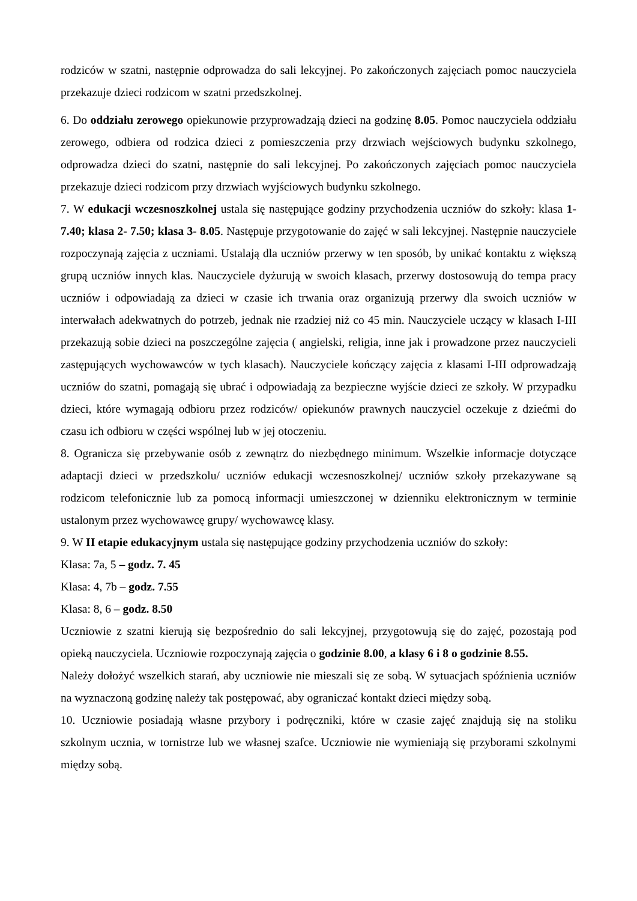rodziców w szatni, następnie odprowadza do sali lekcyjnej. Po zakończonych zajęciach pomoc nauczyciela przekazuje dzieci rodzicom w szatni przedszkolnej.
6. Do oddziału zerowego opiekunowie przyprowadzają dzieci na godzinę 8.05. Pomoc nauczyciela oddziału zerowego, odbiera od rodzica dzieci z pomieszczenia przy drzwiach wejściowych budynku szkolnego, odprowadza dzieci do szatni, następnie do sali lekcyjnej. Po zakończonych zajęciach pomoc nauczyciela przekazuje dzieci rodzicom przy drzwiach wyjściowych budynku szkolnego.
7. W edukacji wczesnoszkolnej ustala się następujące godziny przychodzenia uczniów do szkoły: klasa 1- 7.40; klasa 2- 7.50; klasa 3- 8.05. Następuje przygotowanie do zajęć w sali lekcyjnej. Następnie nauczyciele rozpoczynają zajęcia z uczniami. Ustalają dla uczniów przerwy w ten sposób, by unikać kontaktu z większą grupą uczniów innych klas. Nauczyciele dyżurują w swoich klasach, przerwy dostosowują do tempa pracy uczniów i odpowiadają za dzieci w czasie ich trwania oraz organizują przerwy dla swoich uczniów w interwałach adekwatnych do potrzeb, jednak nie rzadziej niż co 45 min. Nauczyciele uczący w klasach I-III przekazują sobie dzieci na poszczególne zajęcia ( angielski, religia, inne jak i prowadzone przez nauczycieli zastępujących wychowawców w tych klasach). Nauczyciele kończący zajęcia z klasami I-III odprowadzają uczniów do szatni, pomagają się ubrać i odpowiadają za bezpieczne wyjście dzieci ze szkoły. W przypadku dzieci, które wymagają odbioru przez rodziców/ opiekunów prawnych nauczyciel oczekuje z dziećmi do czasu ich odbioru w części wspólnej lub w jej otoczeniu.
8. Ogranicza się przebywanie osób z zewnątrz do niezbędnego minimum. Wszelkie informacje dotyczące adaptacji dzieci w przedszkolu/ uczniów edukacji wczesnoszkolnej/ uczniów szkoły przekazywane są rodzicom telefonicznie lub za pomocą informacji umieszczonej w dzienniku elektronicznym w terminie ustalonym przez wychowawcę grupy/ wychowawcę klasy.
9. W II etapie edukacyjnym ustala się następujące godziny przychodzenia uczniów do szkoły:
Klasa: 7a, 5 – godz. 7. 45
Klasa: 4, 7b – godz. 7.55
Klasa: 8, 6 – godz. 8.50
Uczniowie z szatni kierują się bezpośrednio do sali lekcyjnej, przygotowują się do zajęć, pozostają pod opieką nauczyciela. Uczniowie rozpoczynają zajęcia o godzinie 8.00, a klasy 6 i 8 o godzinie 8.55.
Należy dołożyć wszelkich starań, aby uczniowie nie mieszali się ze sobą. W sytuacjach spóźnienia uczniów na wyznaczoną godzinę należy tak postępować, aby ograniczać kontakt dzieci między sobą.
10. Uczniowie posiadają własne przybory i podręczniki, które w czasie zajęć znajdują się na stoliku szkolnym ucznia, w tornistrze lub we własnej szafce. Uczniowie nie wymieniają się przyborami szkolnymi między sobą.